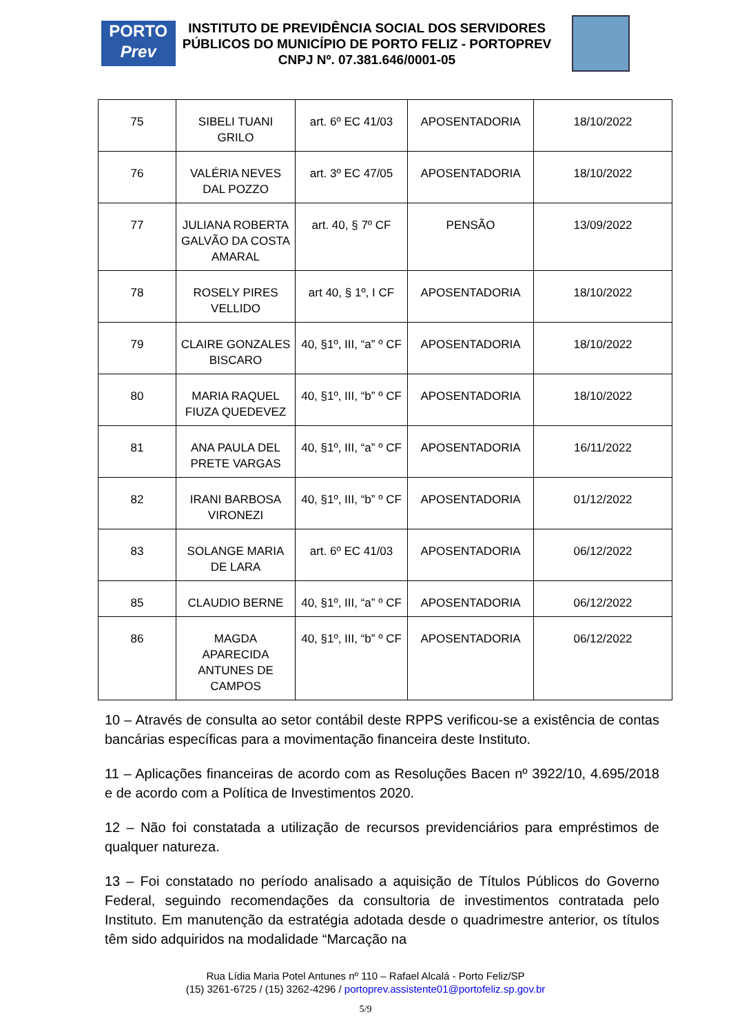PORTO
Prev
INSTITUTO DE PREVIDÊNCIA SOCIAL DOS SERVIDORES
PÚBLICOS DO MUNICÍPIO DE PORTO FELIZ - PORTOPREV
CNPJ Nº. 07.381.646/0001-05
| 75 | SIBELI TUANI GRILO | art. 6º EC 41/03 | APOSENTADORIA | 18/10/2022 |
| 76 | VALÉRIA NEVES DAL POZZO | art. 3º EC 47/05 | APOSENTADORIA | 18/10/2022 |
| 77 | JULIANA ROBERTA GALVÃO DA COSTA AMARAL | art. 40, § 7º CF | PENSÃO | 13/09/2022 |
| 78 | ROSELY PIRES VELLIDO | art 40, § 1º, I CF | APOSENTADORIA | 18/10/2022 |
| 79 | CLAIRE GONZALES BISCARO | 40, §1º, III, “a” º CF | APOSENTADORIA | 18/10/2022 |
| 80 | MARIA RAQUEL FIUZA QUEDEVEZ | 40, §1º, III, “b” º CF | APOSENTADORIA | 18/10/2022 |
| 81 | ANA PAULA DEL PRETE VARGAS | 40, §1º, III, “a” º CF | APOSENTADORIA | 16/11/2022 |
| 82 | IRANI BARBOSA VIRONEZI | 40, §1º, III, “b” º CF | APOSENTADORIA | 01/12/2022 |
| 83 | SOLANGE MARIA DE LARA | art. 6º EC 41/03 | APOSENTADORIA | 06/12/2022 |
| 85 | CLAUDIO BERNE | 40, §1º, III, “a” º CF | APOSENTADORIA | 06/12/2022 |
| 86 | MAGDA APARECIDA ANTUNES DE CAMPOS | 40, §1º, III, “b” º CF | APOSENTADORIA | 06/12/2022 |
10 – Através de consulta ao setor contábil deste RPPS verificou-se a existência de contas bancárias específicas para a movimentação financeira deste Instituto.
11 – Aplicações financeiras de acordo com as Resoluções Bacen nº 3922/10, 4.695/2018 e de acordo com a Política de Investimentos 2020.
12 – Não foi constatada a utilização de recursos previdenciários para empréstimos de qualquer natureza.
13 – Foi constatado no período analisado a aquisição de Títulos Públicos do Governo Federal, seguindo recomendações da consultoria de investimentos contratada pelo Instituto. Em manutenção da estratégia adotada desde o quadrimestre anterior, os títulos têm sido adquiridos na modalidade “Marcação na
Rua Lídia Maria Potel Antunes nº 110 – Rafael Alcalá - Porto Feliz/SP
(15) 3261-6725 / (15) 3262-4296 / portoprev.assistente01@portofeliz.sp.gov.br
5/9